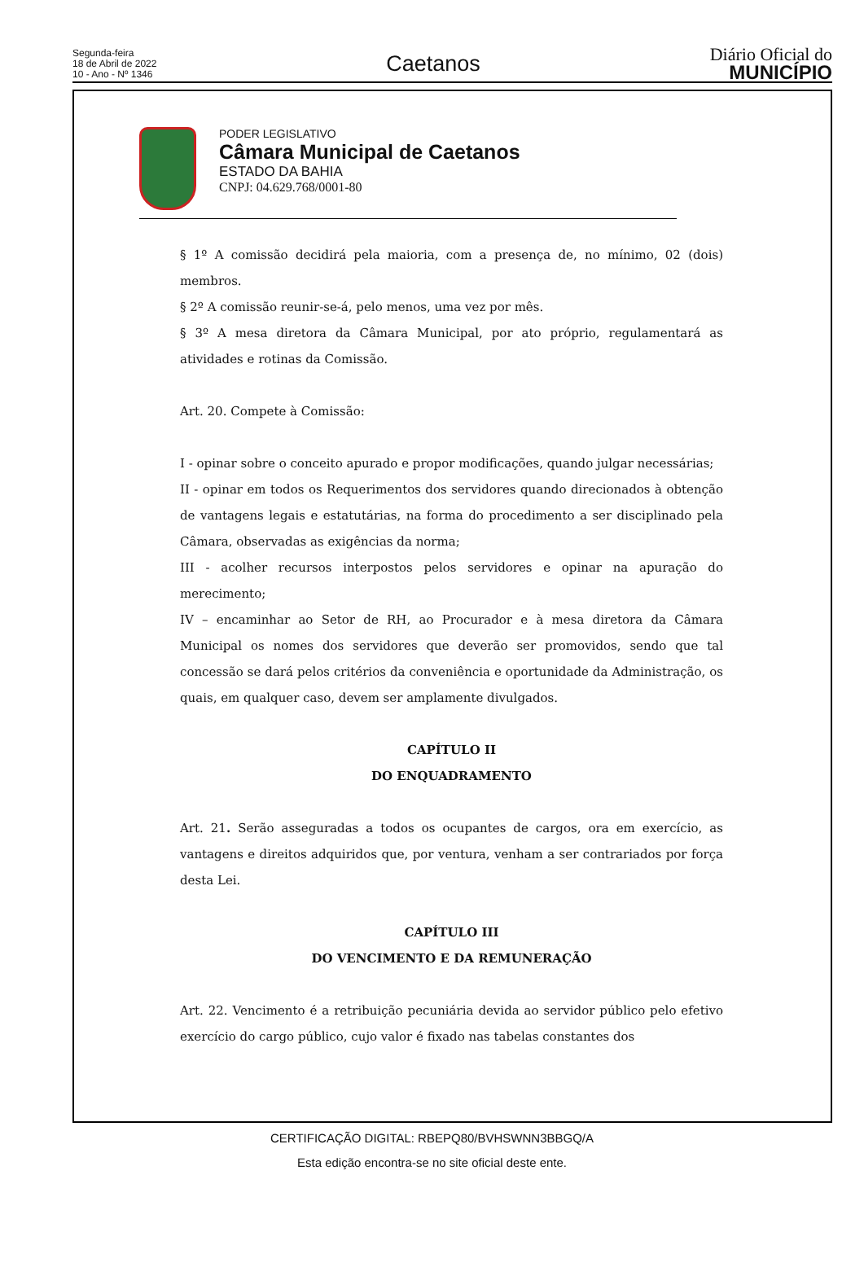Segunda-feira
18 de Abril de 2022
10 - Ano - Nº 1346
Caetanos
Diário Oficial do
MUNICÍPIO
PODER LEGISLATIVO
Câmara Municipal de Caetanos
ESTADO DA BAHIA
CNPJ: 04.629.768/0001-80
§ 1º A comissão decidirá pela maioria, com a presença de, no mínimo, 02 (dois) membros.
§ 2º A comissão reunir-se-á, pelo menos, uma vez por mês.
§ 3º A mesa diretora da Câmara Municipal, por ato próprio, regulamentará as atividades e rotinas da Comissão.
Art. 20. Compete à Comissão:
I - opinar sobre o conceito apurado e propor modificações, quando julgar necessárias;
II - opinar em todos os Requerimentos dos servidores quando direcionados à obtenção de vantagens legais e estatutárias, na forma do procedimento a ser disciplinado pela Câmara, observadas as exigências da norma;
III - acolher recursos interpostos pelos servidores e opinar na apuração do merecimento;
IV – encaminhar ao Setor de RH, ao Procurador e à mesa diretora da Câmara Municipal os nomes dos servidores que deverão ser promovidos, sendo que tal concessão se dará pelos critérios da conveniência e oportunidade da Administração, os quais, em qualquer caso, devem ser amplamente divulgados.
CAPÍTULO II
DO ENQUADRAMENTO
Art. 21. Serão asseguradas a todos os ocupantes de cargos, ora em exercício, as vantagens e direitos adquiridos que, por ventura, venham a ser contrariados por força desta Lei.
CAPÍTULO III
DO VENCIMENTO E DA REMUNERAÇÃO
Art. 22. Vencimento é a retribuição pecuniária devida ao servidor público pelo efetivo exercício do cargo público, cujo valor é fixado nas tabelas constantes dos
CERTIFICAÇÃO DIGITAL: RBEPQ80/BVHSWNN3BBGQ/A
Esta edição encontra-se no site oficial deste ente.